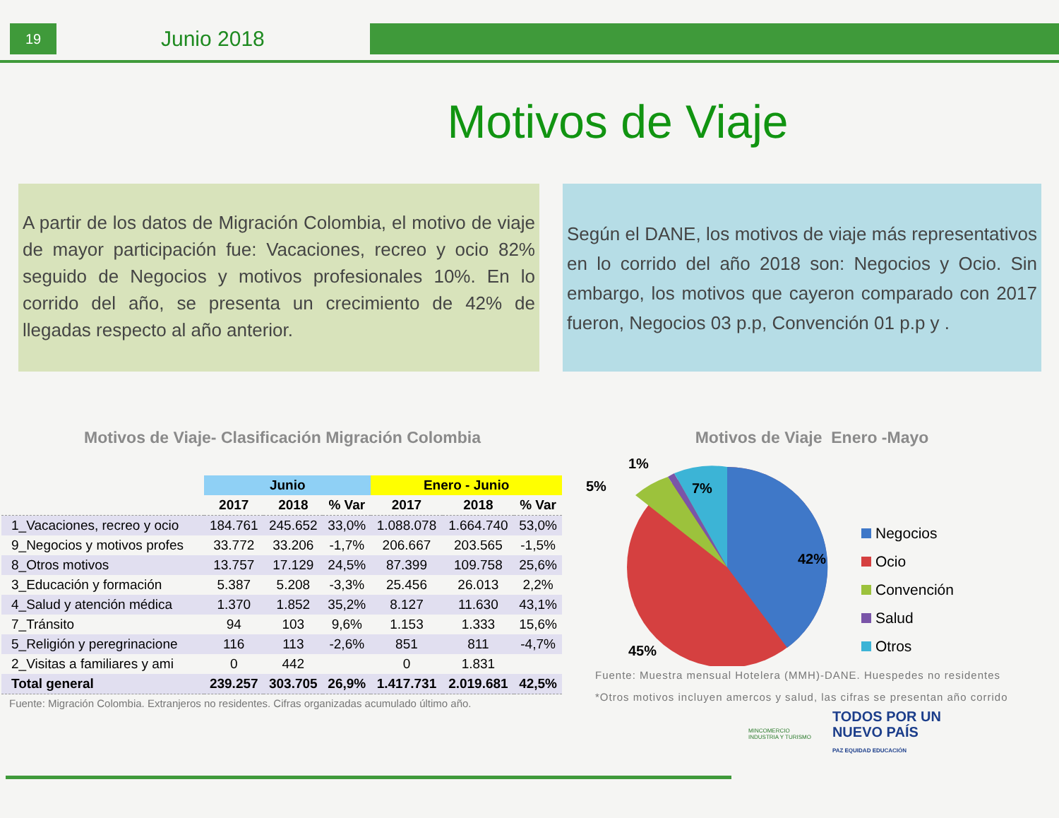19
Junio 2018
Motivos de Viaje
A partir de los datos de Migración Colombia, el motivo de viaje de mayor participación fue: Vacaciones, recreo y ocio 82% seguido de Negocios y motivos profesionales 10%. En lo corrido del año, se presenta un crecimiento de 42% de llegadas respecto al año anterior.
Según el DANE, los motivos de viaje más representativos en lo corrido del año 2018 son: Negocios y Ocio. Sin embargo, los motivos que cayeron comparado con 2017 fueron, Negocios 03 p.p, Convención 01 p.p y .
Motivos de Viaje- Clasificación Migración Colombia
| | Junio | | | Enero - Junio | | |
| --- | --- | --- | --- | --- | --- | --- |
| | 2017 | 2018 | % Var | 2017 | 2018 | % Var |
| 1_Vacaciones, recreo y ocio | 184.761 | 245.652 | 33,0% | 1.088.078 | 1.664.740 | 53,0% |
| 9_Negocios y motivos profes | 33.772 | 33.206 | -1,7% | 206.667 | 203.565 | -1,5% |
| 8_Otros motivos | 13.757 | 17.129 | 24,5% | 87.399 | 109.758 | 25,6% |
| 3_Educación y formación | 5.387 | 5.208 | -3,3% | 25.456 | 26.013 | 2,2% |
| 4_Salud y atención médica | 1.370 | 1.852 | 35,2% | 8.127 | 11.630 | 43,1% |
| 7_Tránsito | 94 | 103 | 9,6% | 1.153 | 1.333 | 15,6% |
| 5_Religión y peregrinacione | 116 | 113 | -2,6% | 851 | 811 | -4,7% |
| 2_Visitas a familiares y ami | 0 | 442 | | 0 | 1.831 | |
| Total general | 239.257 | 303.705 | 26,9% | 1.417.731 | 2.019.681 | 42,5% |
Fuente: Migración Colombia. Extranjeros no residentes. Cifras organizadas acumulado último año.
Motivos de Viaje Enero -Mayo
42%
45%
7%
5%
1%
Negocios
Ocio
Convención
Salud
Otros
Fuente: Muestra mensual Hotelera (MMH)-DANE. Huespedes no residentes
*Otros motivos incluyen amercos y salud, las cifras se presentan año corrido
MINCOMERCIO
INDUSTRIA Y TURISMO
TODOS POR UN
NUEVO PAÍS
PAZ EQUIDAD EDUCACIÓN